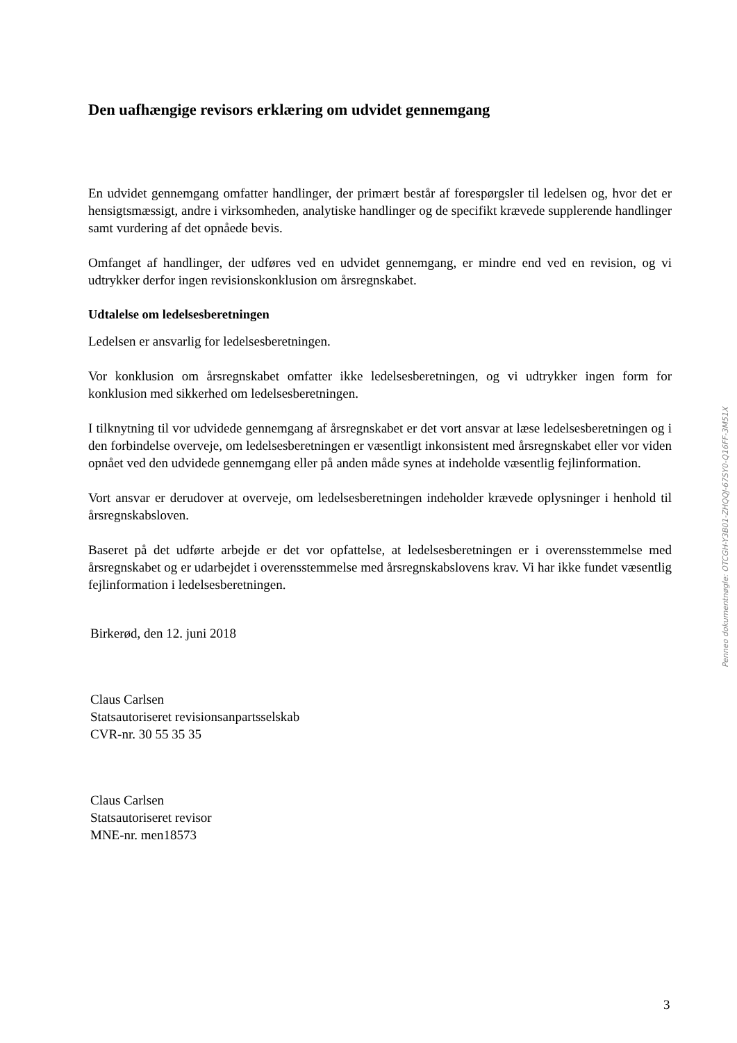Den uafhængige revisors erklæring om udvidet gennemgang
En udvidet gennemgang omfatter handlinger, der primært består af forespørgsler til ledelsen og, hvor det er hensigtsmæssigt, andre i virksomheden, analytiske handlinger og de specifikt krævede supplerende handlinger samt vurdering af det opnåede bevis.
Omfanget af handlinger, der udføres ved en udvidet gennemgang, er mindre end ved en revision, og vi udtrykker derfor ingen revisionskonklusion om årsregnskabet.
Udtalelse om ledelsesberetningen
Ledelsen er ansvarlig for ledelsesberetningen.
Vor konklusion om årsregnskabet omfatter ikke ledelsesberetningen, og vi udtrykker ingen form for konklusion med sikkerhed om ledelsesberetningen.
I tilknytning til vor udvidede gennemgang af årsregnskabet er det vort ansvar at læse ledelsesberetningen og i den forbindelse overveje, om ledelsesberetningen er væsentligt inkonsistent med årsregnskabet eller vor viden opnået ved den udvidede gennemgang eller på anden måde synes at indeholde væsentlig fejlinformation.
Vort ansvar er derudover at overveje, om ledelsesberetningen indeholder krævede oplysninger i henhold til årsregnskabsloven.
Baseret på det udførte arbejde er det vor opfattelse, at ledelsesberetningen er i overensstemmelse med årsregnskabet og er udarbejdet i overensstemmelse med årsregnskabslovens krav. Vi har ikke fundet væsentlig fejlinformation i ledelsesberetningen.
Birkerød, den 12. juni 2018
Claus Carlsen
Statsautoriseret revisionsanpartsselskab
CVR-nr. 30 55 35 35
Claus Carlsen
Statsautoriseret revisor
MNE-nr. men18573
Penneo dokumentnøgle: OTCGH-Y3B01-ZHQQJ-67SY0-Q16FF-3M51X
3